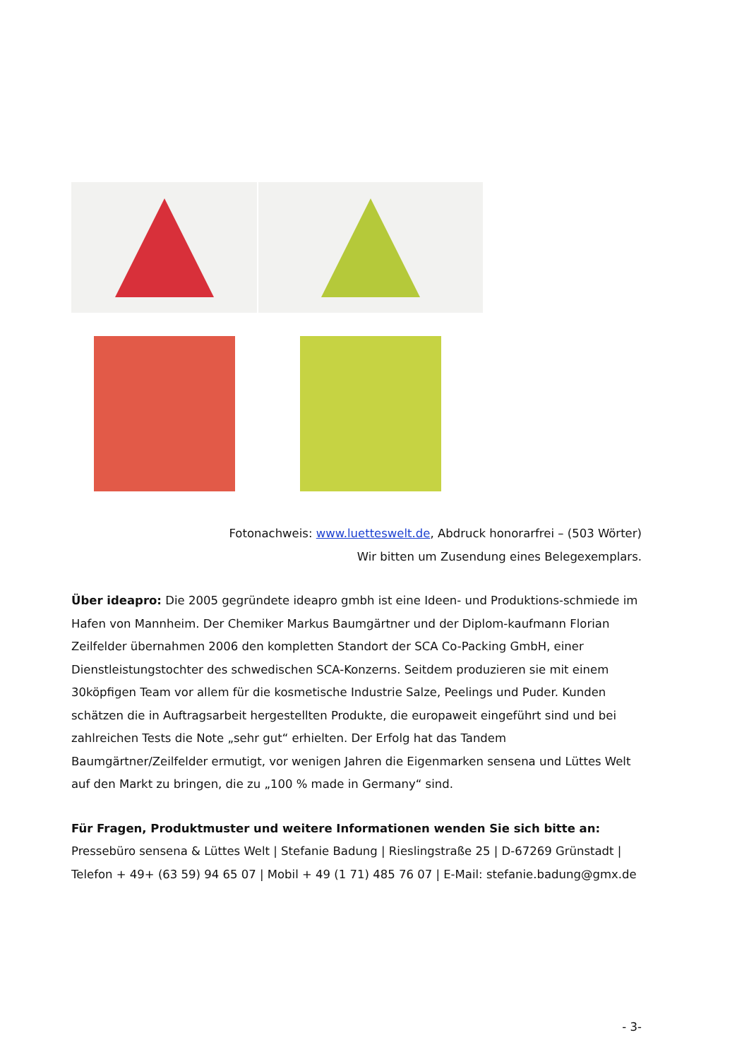Fotonachweis: www.luetteswelt.de, Abdruck honorarfrei – (503 Wörter)
Wir bitten um Zusendung eines Belegexemplars.
Über ideapro: Die 2005 gegründete ideapro gmbh ist eine Ideen- und Produktions-schmiede im Hafen von Mannheim. Der Chemiker Markus Baumgärtner und der Diplom-kaufmann Florian Zeilfelder übernahmen 2006 den kompletten Standort der SCA Co-Packing GmbH, einer Dienstleistungstochter des schwedischen SCA-Konzerns. Seitdem produzieren sie mit einem 30köpfigen Team vor allem für die kosmetische Industrie Salze, Peelings und Puder. Kunden schätzen die in Auftragsarbeit hergestellten Produkte, die europaweit eingeführt sind und bei zahlreichen Tests die Note „sehr gut“ erhielten. Der Erfolg hat das Tandem Baumgärtner/Zeilfelder ermutigt, vor wenigen Jahren die Eigenmarken sensena und Lüttes Welt auf den Markt zu bringen, die zu „100 % made in Germany“ sind.
Für Fragen, Produktmuster und weitere Informationen wenden Sie sich bitte an:
Pressebüro sensena & Lüttes Welt | Stefanie Badung | Rieslingstraße 25 | D-67269 Grünstadt | Telefon + 49+ (63 59) 94 65 07 | Mobil + 49 (1 71) 485 76 07 | E-Mail: stefanie.badung@gmx.de
- 3-